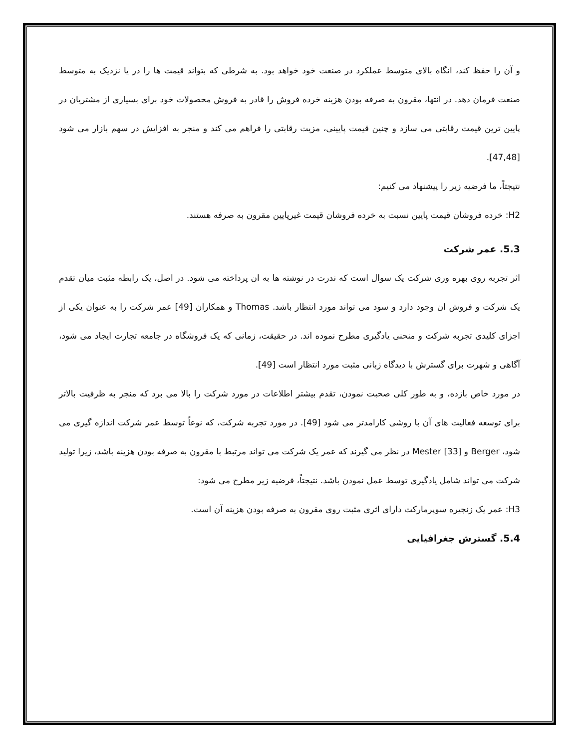و آن را حفظ کند، انگاه بالای متوسط عملکرد در صنعت خود خواهد بود. به شرطی که بتواند قیمت ها را در یا نزدیک به متوسط صنعت فرمان دهد. در انتها، مقرون به صرفه بودن هزینه خرده فروش را قادر به فروش محصولات خود برای بسیاری از مشتریان در پایین ترین قیمت رقابتی می سازد و چنین قیمت پایینی، مزیت رقابتی را فراهم می کند و منجر به افزایش در سهم بازار می شود [47,48].
نتیجتاً، ما فرضیه زیر را پیشنهاد می کنیم:
H2: خرده فروشان قیمت پایین نسبت به خرده فروشان قیمت غیرپایین مقرون به صرفه هستند.
5.3. عمر شرکت
اثر تجربه روی بهره وری شرکت یک سوال است که ندرت در نوشته ها به ان پرداخته می شود. در اصل، یک رابطه مثبت میان تقدم یک شرکت و فروش ان وجود دارد و سود می تواند مورد انتظار باشد. Thomas و همکاران [49] عمر شرکت را به عنوان یکی از اجزای کلیدی تجربه شرکت و منحنی یادگیری مطرح نموده اند. در حقیقت، زمانی که یک فروشگاه در جامعه تجارت ایجاد می شود، آگاهی و شهرت برای گسترش با دیدگاه زبانی مثبت مورد انتظار است [49].
در مورد خاص بازده، و به طور کلی صحبت نمودن، تقدم بیشتر اطلاعات در مورد شرکت را بالا می برد که منجر به ظرفیت بالاتر برای توسعه فعالیت های آن با روشی کارامدتر می شود [49]. در مورد تجربه شرکت، که نوعاً توسط عمر شرکت اندازه گیری می شود، Berger و Mester [33] در نظر می گیرند که عمر یک شرکت می تواند مرتبط با مقرون به صرفه بودن هزینه باشد، زیرا تولید شرکت می تواند شامل یادگیری توسط عمل نمودن باشد. نتیجتاً، فرضیه زیر مطرح می شود:
H3: عمر یک زنجیره سوپرمارکت دارای اثری مثبت روی مقرون به صرفه بودن هزینه آن است.
5.4. گسترش جغرافیایی